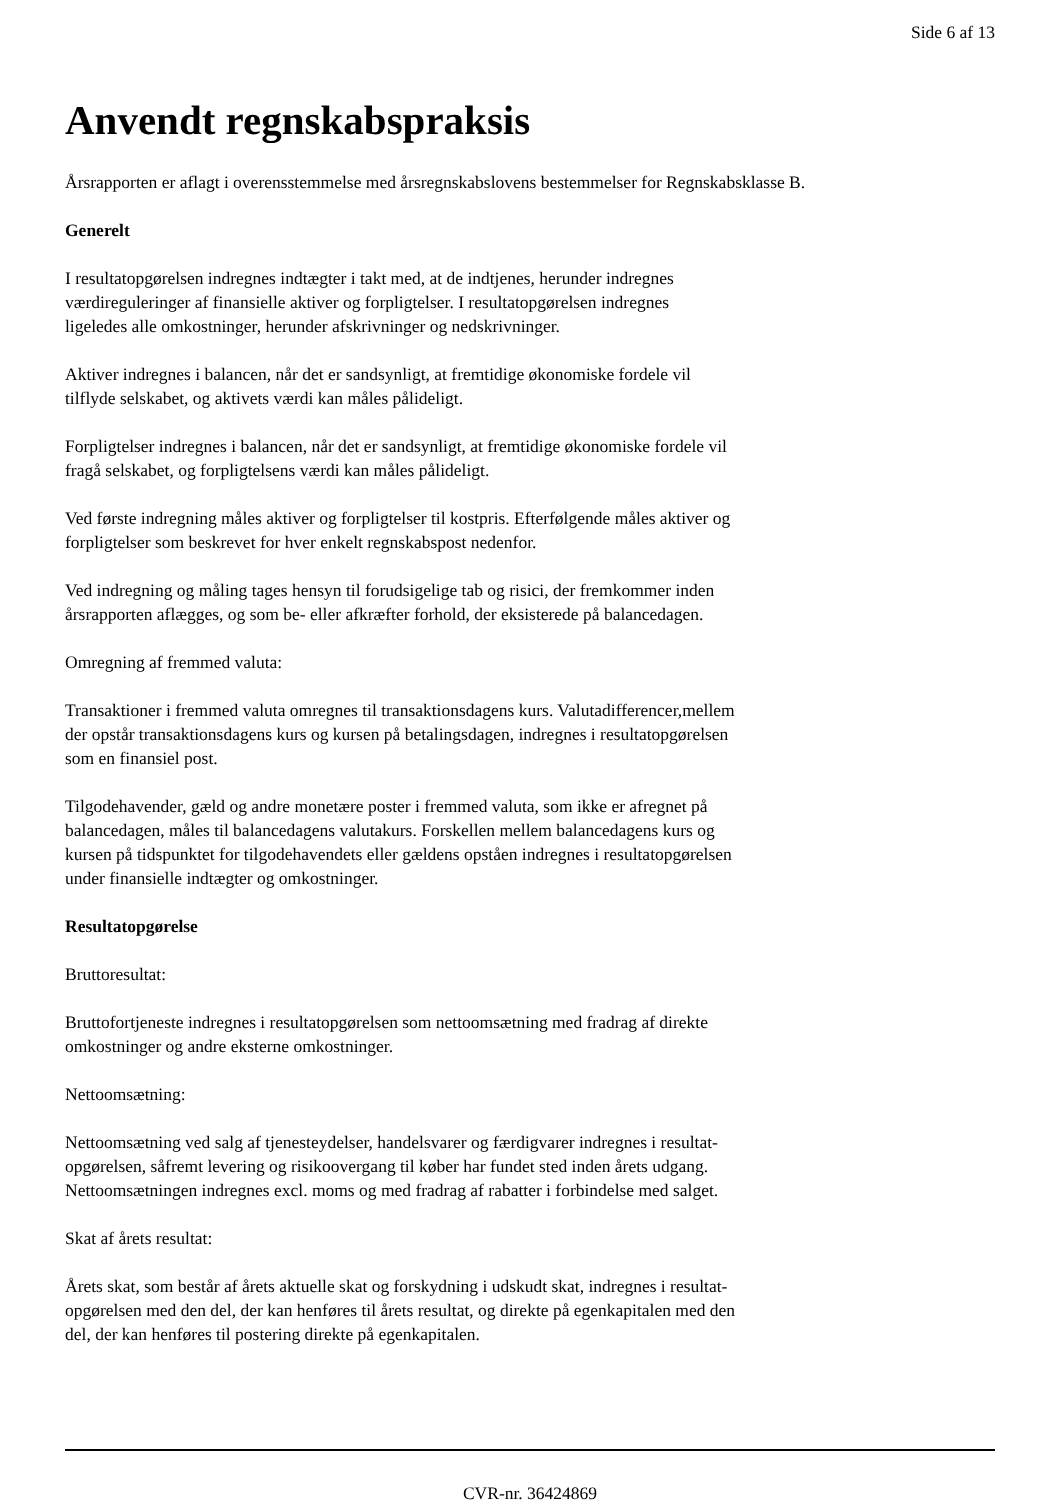Side 6 af 13
Anvendt regnskabspraksis
Årsrapporten er aflagt i overensstemmelse med årsregnskabslovens bestemmelser for Regnskabsklasse B.
Generelt
I resultatopgørelsen indregnes indtægter i takt med, at de indtjenes, herunder indregnes
værdireguleringer af finansielle aktiver og forpligtelser. I resultatopgørelsen indregnes
ligeledes alle omkostninger, herunder afskrivninger og nedskrivninger.
Aktiver indregnes i balancen, når det er sandsynligt, at fremtidige økonomiske fordele vil
tilflyde selskabet, og aktivets værdi kan måles pålideligt.
Forpligtelser indregnes i balancen, når det er sandsynligt, at fremtidige økonomiske fordele vil
fragå selskabet, og forpligtelsens værdi kan måles pålideligt.
Ved første indregning måles aktiver og forpligtelser til kostpris. Efterfølgende måles aktiver og
forpligtelser som beskrevet for hver enkelt regnskabspost nedenfor.
Ved indregning og måling tages hensyn til forudsigelige tab og risici, der fremkommer inden
årsrapporten aflægges, og som be- eller afkræfter forhold, der eksisterede på balancedagen.
Omregning af fremmed valuta:
Transaktioner i fremmed valuta omregnes til transaktionsdagens kurs. Valutadifferencer,mellem
der opstår transaktionsdagens kurs og kursen på betalingsdagen, indregnes i resultatopgørelsen
som en finansiel post.
Tilgodehavender, gæld og andre monetære poster i fremmed valuta, som ikke er afregnet på
balancedagen, måles til balancedagens valutakurs. Forskellen mellem balancedagens kurs og
kursen på tidspunktet for tilgodehavendets eller gældens opståen indregnes i resultatopgørelsen
under finansielle indtægter og omkostninger.
Resultatopgørelse
Bruttoresultat:
Bruttofortjeneste indregnes i resultatopgørelsen som nettoomsætning med fradrag af direkte
omkostninger og andre eksterne omkostninger.
Nettoomsætning:
Nettoomsætning ved salg af tjenesteydelser, handelsvarer og færdigvarer indregnes i resultat-
opgørelsen, såfremt levering og risikoovergang til køber har fundet sted inden årets udgang.
Nettoomsætningen indregnes excl. moms og med fradrag af rabatter i forbindelse med salget.
Skat af årets resultat:
Årets skat, som består af årets aktuelle skat og forskydning i udskudt skat, indregnes i resultat-
opgørelsen med den del, der kan henføres til årets resultat, og direkte på egenkapitalen med den
del, der kan henføres til postering direkte på egenkapitalen.
CVR-nr. 36424869